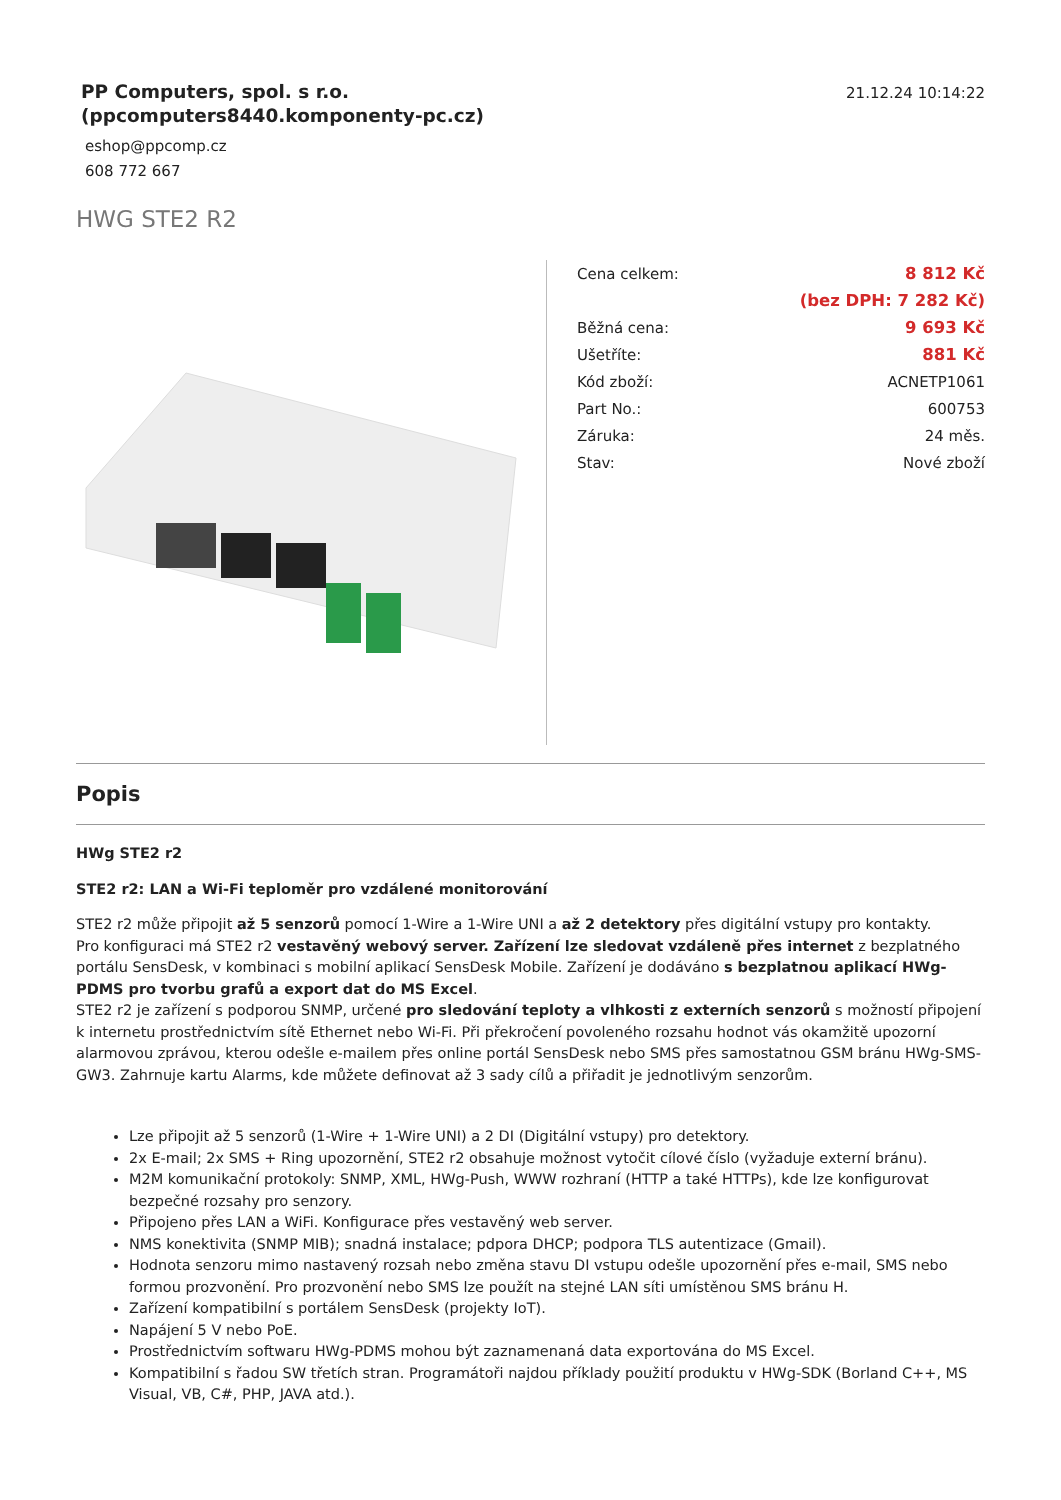PP Computers, spol. s r.o.
(ppcomputers8440.komponenty-pc.cz)
eshop@ppcomp.cz
608 772 667
21.12.24 10:14:22
HWG STE2 R2
| Cena celkem: | 8 812 Kč |
| | (bez DPH: 7 282 Kč) |
| Běžná cena: | 9 693 Kč |
| Ušetříte: | 881 Kč |
| Kód zboží: | ACNETP1061 |
| Part No.: | 600753 |
| Záruka: | 24 měs. |
| Stav: | Nové zboží |
Popis
HWg STE2 r2
STE2 r2: LAN a Wi-Fi teploměr pro vzdálené monitorování
STE2 r2 může připojit až 5 senzorů pomocí 1-Wire a 1-Wire UNI a až 2 detektory přes digitální vstupy pro kontakty.
Pro konfiguraci má STE2 r2 vestavěný webový server. Zařízení lze sledovat vzdáleně přes internet z bezplatného portálu SensDesk, v kombinaci s mobilní aplikací SensDesk Mobile. Zařízení je dodáváno s bezplatnou aplikací HWg-PDMS pro tvorbu grafů a export dat do MS Excel.
STE2 r2 je zařízení s podporou SNMP, určené pro sledování teploty a vlhkosti z externích senzorů s možností připojení k internetu prostřednictvím sítě Ethernet nebo Wi-Fi. Při překročení povoleného rozsahu hodnot vás okamžitě upozorní alarmovou zprávou, kterou odešle e-mailem přes online portál SensDesk nebo SMS přes samostatnou GSM bránu HWg-SMS-GW3. Zahrnuje kartu Alarms, kde můžete definovat až 3 sady cílů a přiřadit je jednotlivým senzorům.
Lze připojit až 5 senzorů (1-Wire + 1-Wire UNI) a 2 DI (Digitální vstupy) pro detektory.
2x E-mail; 2x SMS + Ring upozornění, STE2 r2 obsahuje možnost vytočit cílové číslo (vyžaduje externí bránu).
M2M komunikační protokoly: SNMP, XML, HWg-Push, WWW rozhraní (HTTP a také HTTPs), kde lze konfigurovat bezpečné rozsahy pro senzory.
Připojeno přes LAN a WiFi. Konfigurace přes vestavěný web server.
NMS konektivita (SNMP MIB); snadná instalace; pdpora DHCP; podpora TLS autentizace (Gmail).
Hodnota senzoru mimo nastavený rozsah nebo změna stavu DI vstupu odešle upozornění přes e-mail, SMS nebo formou prozvonění. Pro prozvonění nebo SMS lze použít na stejné LAN síti umístěnou SMS bránu H.
Zařízení kompatibilní s portálem SensDesk (projekty IoT).
Napájení 5 V nebo PoE.
Prostřednictvím softwaru HWg-PDMS mohou být zaznamenaná data exportována do MS Excel.
Kompatibilní s řadou SW třetích stran. Programátoři najdou příklady použití produktu v HWg-SDK (Borland C++, MS Visual, VB, C#, PHP, JAVA atd.).